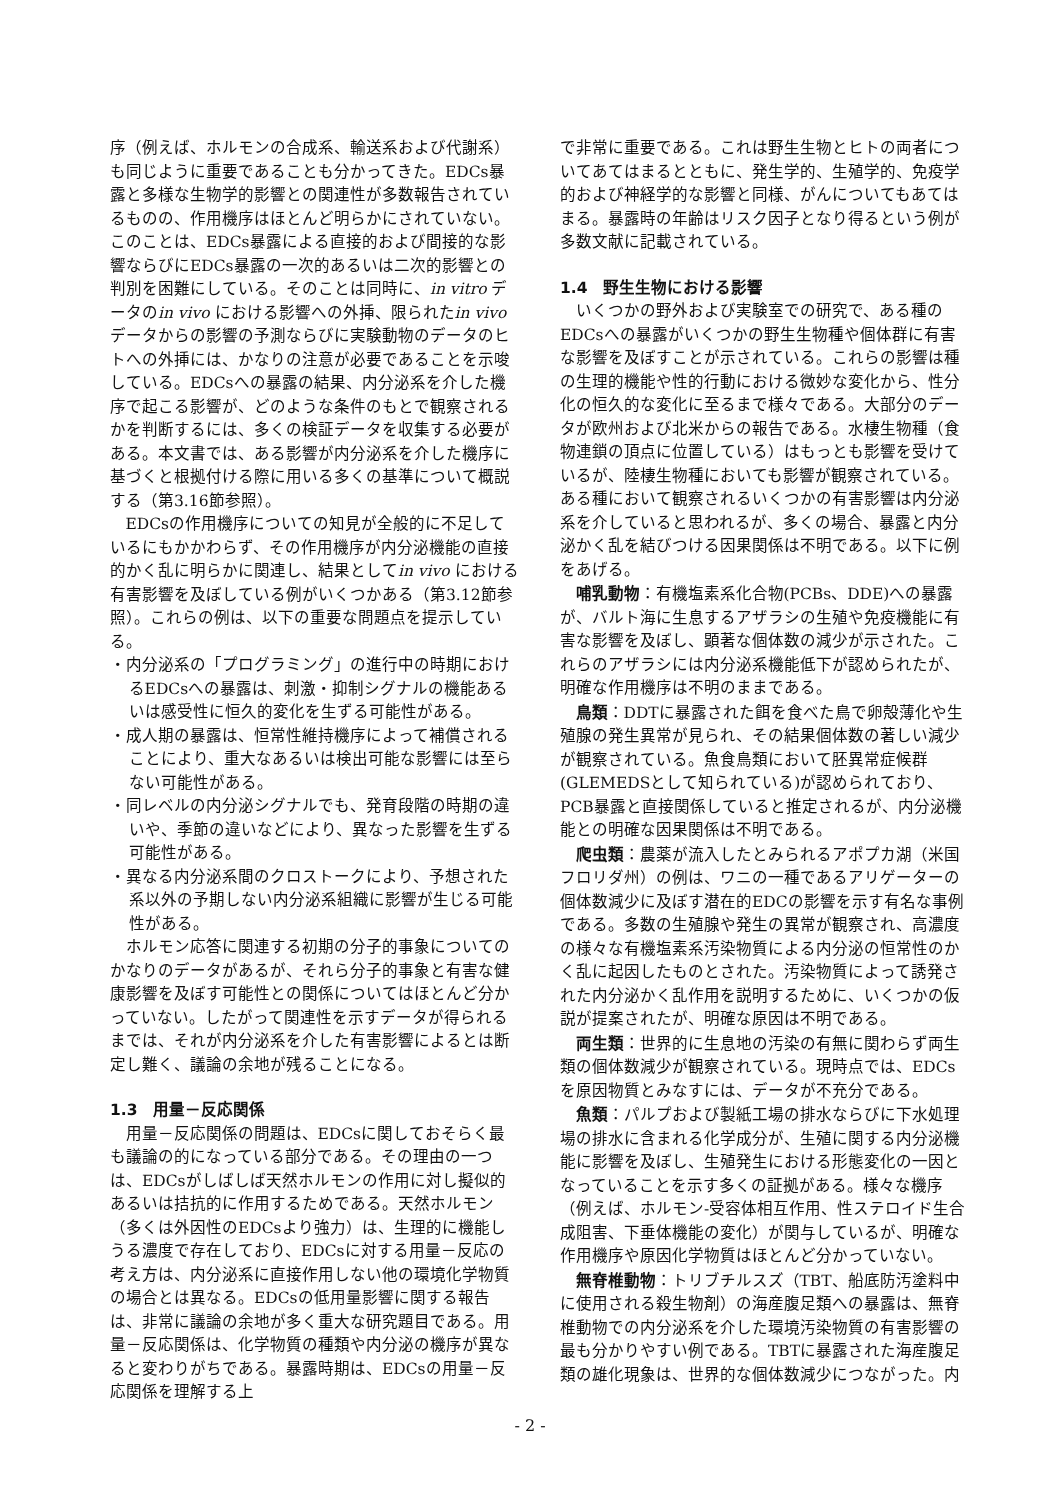序（例えば、ホルモンの合成系、輸送系および代謝系）も同じように重要であることも分かってきた。EDCs暴露と多様な生物学的影響との関連性が多数報告されているものの、作用機序はほとんど明らかにされていない。このことは、EDCs暴露による直接的および間接的な影響ならびにEDCs暴露の一次的あるいは二次的影響との判別を困難にしている。そのことは同時に、in vitro データのin vivo における影響への外挿、限られたin vivo データからの影響の予測ならびに実験動物のデータのヒトへの外挿には、かなりの注意が必要であることを示唆している。EDCsへの暴露の結果、内分泌系を介した機序で起こる影響が、どのような条件のもとで観察されるかを判断するには、多くの検証データを収集する必要がある。本文書では、ある影響が内分泌系を介した機序に基づくと根拠付ける際に用いる多くの基準について概説する（第3.16節参照）。
EDCsの作用機序についての知見が全般的に不足しているにもかかわらず、その作用機序が内分泌機能の直接的かく乱に明らかに関連し、結果としてin vivo における有害影響を及ぼしている例がいくつかある（第3.12節参照）。これらの例は、以下の重要な問題点を提示している。
・内分泌系の「プログラミング」の進行中の時期におけるEDCsへの暴露は、刺激・抑制シグナルの機能あるいは感受性に恒久的変化を生ずる可能性がある。
・成人期の暴露は、恒常性維持機序によって補償されることにより、重大なあるいは検出可能な影響には至らない可能性がある。
・同レベルの内分泌シグナルでも、発育段階の時期の違いや、季節の違いなどにより、異なった影響を生ずる可能性がある。
・異なる内分泌系間のクロストークにより、予想された系以外の予期しない内分泌系組織に影響が生じる可能性がある。
ホルモン応答に関連する初期の分子的事象についてのかなりのデータがあるが、それら分子的事象と有害な健康影響を及ぼす可能性との関係についてはほとんど分かっていない。したがって関連性を示すデータが得られるまでは、それが内分泌系を介した有害影響によるとは断定し難く、議論の余地が残ることになる。
1.3　用量－反応関係
用量－反応関係の問題は、EDCsに関しておそらく最も議論の的になっている部分である。その理由の一つは、EDCsがしばしば天然ホルモンの作用に対し擬似的あるいは拮抗的に作用するためである。天然ホルモン（多くは外因性のEDCsより強力）は、生理的に機能しうる濃度で存在しており、EDCsに対する用量－反応の考え方は、内分泌系に直接作用しない他の環境化学物質の場合とは異なる。EDCsの低用量影響に関する報告は、非常に議論の余地が多く重大な研究題目である。用量－反応関係は、化学物質の種類や内分泌の機序が異なると変わりがちである。暴露時期は、EDCsの用量－反応関係を理解する上
で非常に重要である。これは野生生物とヒトの両者についてあてはまるとともに、発生学的、生殖学的、免疫学的および神経学的な影響と同様、がんについてもあてはまる。暴露時の年齢はリスク因子となり得るという例が多数文献に記載されている。
1.4　野生生物における影響
いくつかの野外および実験室での研究で、ある種のEDCsへの暴露がいくつかの野生生物種や個体群に有害な影響を及ぼすことが示されている。これらの影響は種の生理的機能や性的行動における微妙な変化から、性分化の恒久的な変化に至るまで様々である。大部分のデータが欧州および北米からの報告である。水棲生物種（食物連鎖の頂点に位置している）はもっとも影響を受けているが、陸棲生物種においても影響が観察されている。ある種において観察されるいくつかの有害影響は内分泌系を介していると思われるが、多くの場合、暴露と内分泌かく乱を結びつける因果関係は不明である。以下に例をあげる。
哺乳動物：有機塩素系化合物(PCBs、DDE)への暴露が、バルト海に生息するアザラシの生殖や免疫機能に有害な影響を及ぼし、顕著な個体数の減少が示された。これらのアザラシには内分泌系機能低下が認められたが、明確な作用機序は不明のままである。
鳥類：DDTに暴露された餌を食べた鳥で卵殻薄化や生殖腺の発生異常が見られ、その結果個体数の著しい減少が観察されている。魚食鳥類において胚異常症候群(GLEMEDSとして知られている)が認められており、PCB暴露と直接関係していると推定されるが、内分泌機能との明確な因果関係は不明である。
爬虫類：農薬が流入したとみられるアポプカ湖（米国フロリダ州）の例は、ワニの一種であるアリゲーターの個体数減少に及ぼす潜在的EDCの影響を示す有名な事例である。多数の生殖腺や発生の異常が観察され、高濃度の様々な有機塩素系汚染物質による内分泌の恒常性のかく乱に起因したものとされた。汚染物質によって誘発された内分泌かく乱作用を説明するために、いくつかの仮説が提案されたが、明確な原因は不明である。
両生類：世界的に生息地の汚染の有無に関わらず両生類の個体数減少が観察されている。現時点では、EDCsを原因物質とみなすには、データが不充分である。
魚類：パルプおよび製紙工場の排水ならびに下水処理場の排水に含まれる化学成分が、生殖に関する内分泌機能に影響を及ぼし、生殖発生における形態変化の一因となっていることを示す多くの証拠がある。様々な機序（例えば、ホルモン-受容体相互作用、性ステロイド生合成阻害、下垂体機能の変化）が関与しているが、明確な作用機序や原因化学物質はほとんど分かっていない。
無脊椎動物：トリブチルスズ（TBT、船底防汚塗料中に使用される殺生物剤）の海産腹足類への暴露は、無脊椎動物での内分泌系を介した環境汚染物質の有害影響の最も分かりやすい例である。TBTに暴露された海産腹足類の雄化現象は、世界的な個体数減少につながった。内
- 2 -